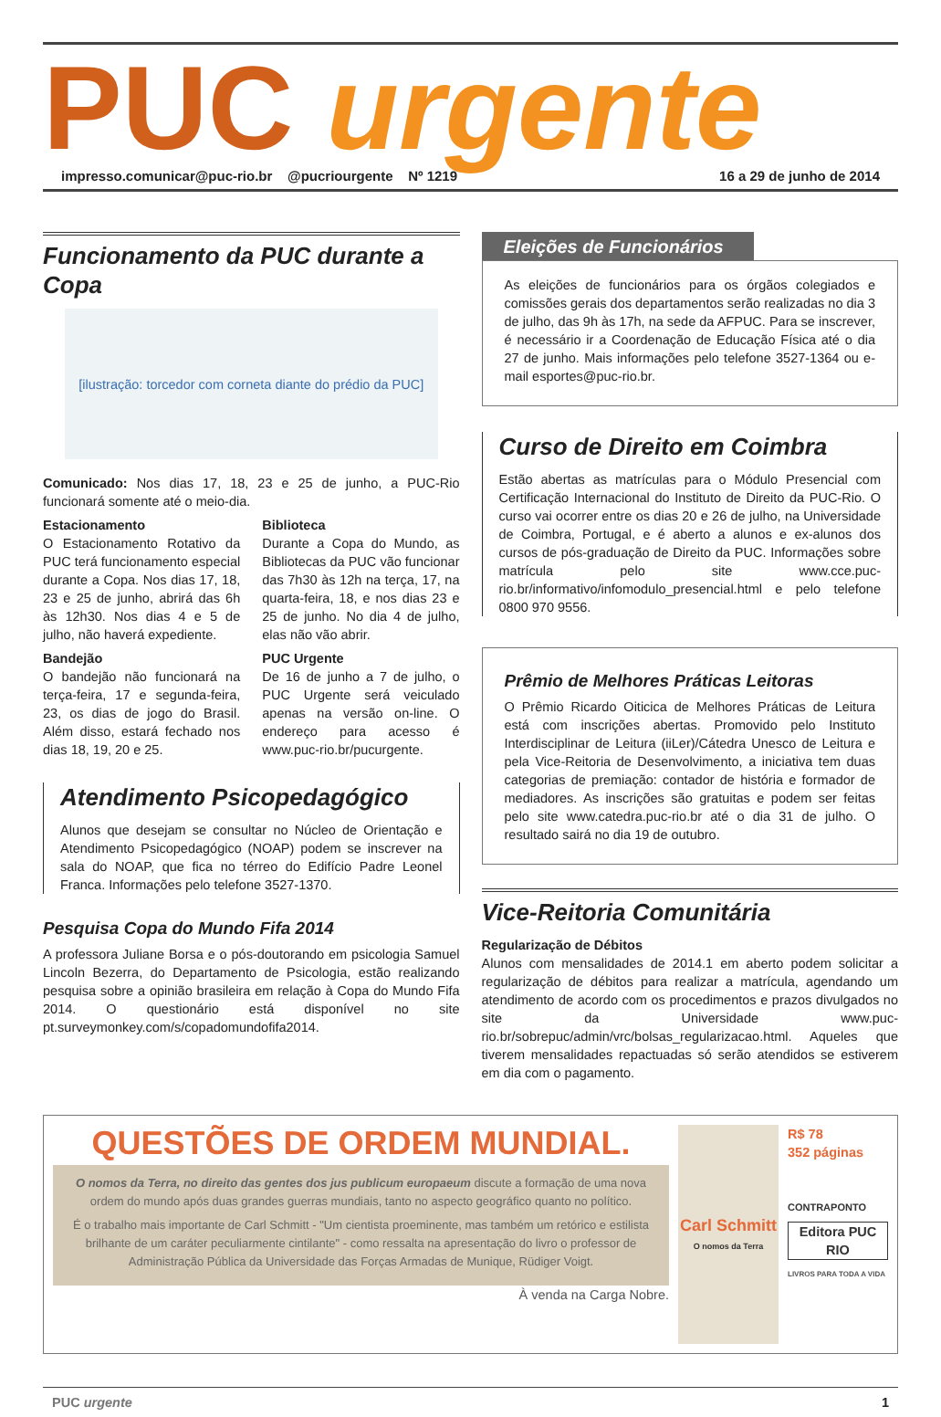PUC urgente
impresso.comunicar@puc-rio.br @pucriourgente Nº 1219 16 a 29 de junho de 2014
Funcionamento da PUC durante a Copa
[ilustração: torcedor com corneta diante do prédio da PUC]
Comunicado: Nos dias 17, 18, 23 e 25 de junho, a PUC-Rio funcionará somente até o meio-dia.
Estacionamento
O Estacionamento Rotativo da PUC terá funcionamento especial durante a Copa. Nos dias 17, 18, 23 e 25 de junho, abrirá das 6h às 12h30. Nos dias 4 e 5 de julho, não haverá expediente.
Bandejão
O bandejão não funcionará na terça-feira, 17 e segunda-feira, 23, os dias de jogo do Brasil. Além disso, estará fechado nos dias 18, 19, 20 e 25.
Biblioteca
Durante a Copa do Mundo, as Bibliotecas da PUC vão funcionar das 7h30 às 12h na terça, 17, na quarta-feira, 18, e nos dias 23 e 25 de junho. No dia 4 de julho, elas não vão abrir.
PUC Urgente
De 16 de junho a 7 de julho, o PUC Urgente será veiculado apenas na versão on-line. O endereço para acesso é www.puc-rio.br/pucurgente.
Atendimento Psicopedagógico
Alunos que desejam se consultar no Núcleo de Orientação e Atendimento Psicopedagógico (NOAP) podem se inscrever na sala do NOAP, que fica no térreo do Edifício Padre Leonel Franca. Informações pelo telefone 3527-1370.
Pesquisa Copa do Mundo Fifa 2014
A professora Juliane Borsa e o pós-doutorando em psicologia Samuel Lincoln Bezerra, do Departamento de Psicologia, estão realizando pesquisa sobre a opinião brasileira em relação à Copa do Mundo Fifa 2014. O questionário está disponível no site pt.surveymonkey.com/s/copadomundofifa2014.
Eleições de Funcionários
As eleições de funcionários para os órgãos colegiados e comissões gerais dos departamentos serão realizadas no dia 3 de julho, das 9h às 17h, na sede da AFPUC. Para se inscrever, é necessário ir a Coordenação de Educação Física até o dia 27 de junho. Mais informações pelo telefone 3527-1364 ou e-mail esportes@puc-rio.br.
Curso de Direito em Coimbra
Estão abertas as matrículas para o Módulo Presencial com Certificação Internacional do Instituto de Direito da PUC-Rio. O curso vai ocorrer entre os dias 20 e 26 de julho, na Universidade de Coimbra, Portugal, e é aberto a alunos e ex-alunos dos cursos de pós-graduação de Direito da PUC. Informações sobre matrícula pelo site www.cce.puc-rio.br/informativo/infomodulo_presencial.html e pelo telefone 0800 970 9556.
Prêmio de Melhores Práticas Leitoras
O Prêmio Ricardo Oiticica de Melhores Práticas de Leitura está com inscrições abertas. Promovido pelo Instituto Interdisciplinar de Leitura (iiLer)/Cátedra Unesco de Leitura e pela Vice-Reitoria de Desenvolvimento, a iniciativa tem duas categorias de premiação: contador de história e formador de mediadores. As inscrições são gratuitas e podem ser feitas pelo site www.catedra.puc-rio.br até o dia 31 de julho. O resultado sairá no dia 19 de outubro.
Vice-Reitoria Comunitária
Regularização de Débitos
Alunos com mensalidades de 2014.1 em aberto podem solicitar a regularização de débitos para realizar a matrícula, agendando um atendimento de acordo com os procedimentos e prazos divulgados no site da Universidade www.puc-rio.br/sobrepuc/admin/vrc/bolsas_regularizacao.html. Aqueles que tiverem mensalidades repactuadas só serão atendidos se estiverem em dia com o pagamento.
QUESTÕES DE ORDEM MUNDIAL.
O nomos da Terra, no direito das gentes dos jus publicum europaeum discute a formação de uma nova ordem do mundo após duas grandes guerras mundiais, tanto no aspecto geográfico quanto no político.
É o trabalho mais importante de Carl Schmitt - "Um cientista proeminente, mas também um retórico e estilista brilhante de um caráter peculiarmente cintilante" - como ressalta na apresentação do livro o professor de Administração Pública da Universidade das Forças Armadas de Munique, Rüdiger Voigt.
À venda na Carga Nobre.
Carl Schmitt
O nomos da Terra
R$ 78
352 páginas
CONTRAPONTO
Editora PUC RIO
LIVROS PARA TODA A VIDA
PUC urgente 1